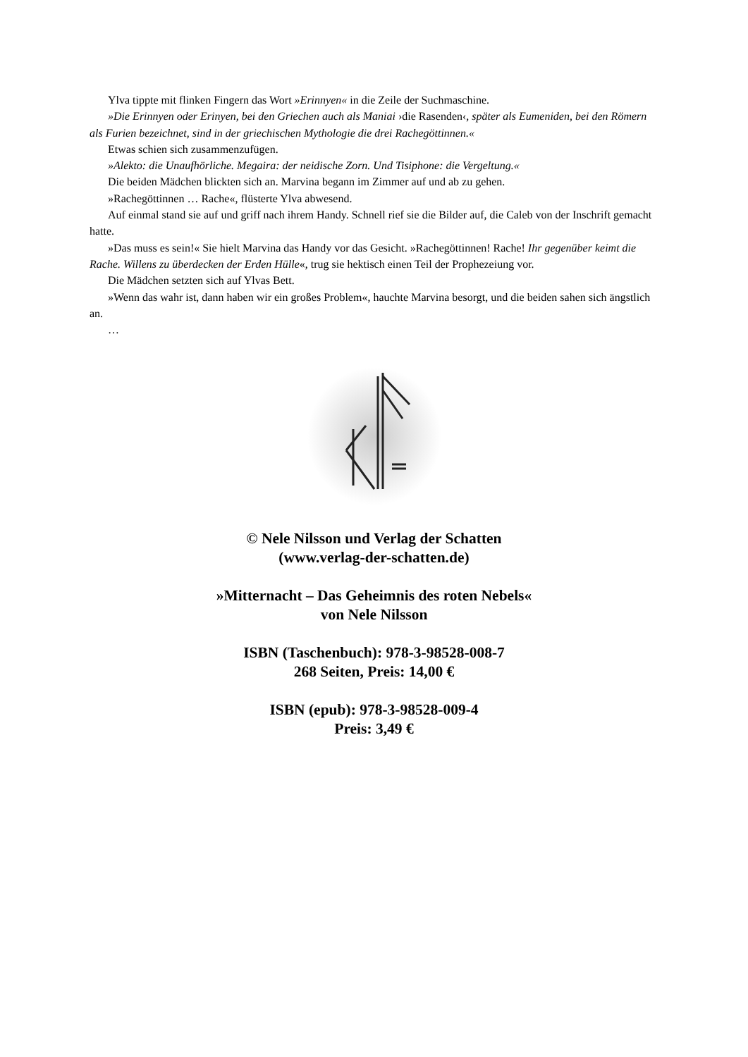Ylva tippte mit flinken Fingern das Wort »Erinnyen« in die Zeile der Suchmaschine.
»Die Erinnyen oder Erinyen, bei den Griechen auch als Maniai ›die Rasenden‹, später als Eumeniden, bei den Römern als Furien bezeichnet, sind in der griechischen Mythologie die drei Rachegöttinnen.«
Etwas schien sich zusammenzufügen.
»Alekto: die Unaufhörliche. Megaira: der neidische Zorn. Und Tisiphone: die Vergeltung.«
Die beiden Mädchen blickten sich an. Marvina begann im Zimmer auf und ab zu gehen.
»Rachegöttinnen … Rache«, flüsterte Ylva abwesend.
Auf einmal stand sie auf und griff nach ihrem Handy. Schnell rief sie die Bilder auf, die Caleb von der Inschrift gemacht hatte.
»Das muss es sein!« Sie hielt Marvina das Handy vor das Gesicht. »Rachegöttinnen! Rache! Ihr gegenüber keimt die Rache. Willens zu überdecken der Erden Hülle«, trug sie hektisch einen Teil der Prophezeiung vor.
Die Mädchen setzten sich auf Ylvas Bett.
»Wenn das wahr ist, dann haben wir ein großes Problem«, hauchte Marvina besorgt, und die beiden sahen sich ängstlich an.
…
© Nele Nilsson und Verlag der Schatten
(www.verlag-der-schatten.de)
»Mitternacht – Das Geheimnis des roten Nebels«
von Nele Nilsson
ISBN (Taschenbuch): 978-3-98528-008-7
268 Seiten, Preis: 14,00 €
ISBN (epub): 978-3-98528-009-4
Preis: 3,49 €